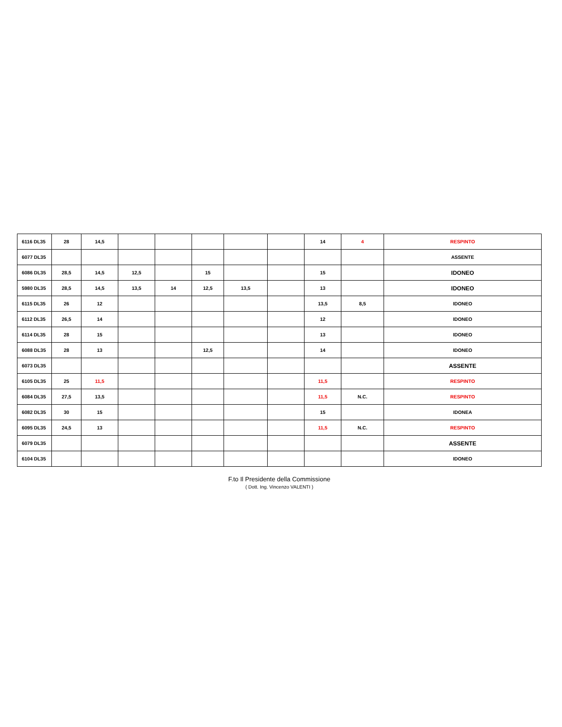| 6116 DL35 | 28 | 14,5 | | | | | | 14 | 4 | RESPINTO |
| 6077 DL35 | | | | | | | | | | ASSENTE |
| 6086 DL35 | 28,5 | 14,5 | 12,5 | | 15 | | | 15 | | IDONEO |
| 5980 DL35 | 28,5 | 14,5 | 13,5 | 14 | 12,5 | 13,5 | | 13 | | IDONEO |
| 6115 DL35 | 26 | 12 | | | | | | 13,5 | 8,5 | IDONEO |
| 6112 DL35 | 26,5 | 14 | | | | | | 12 | | IDONEO |
| 6114 DL35 | 28 | 15 | | | | | | 13 | | IDONEO |
| 6088 DL35 | 28 | 13 | | | 12,5 | | | 14 | | IDONEO |
| 6073 DL35 | | | | | | | | | | ASSENTE |
| 6105 DL35 | 25 | 11,5 | | | | | | 11,5 | | RESPINTO |
| 6084 DL35 | 27,5 | 13,5 | | | | | | 11,5 | N.C. | RESPINTO |
| 6082 DL35 | 30 | 15 | | | | | | 15 | | IDONEA |
| 6095 DL35 | 24,5 | 13 | | | | | | 11,5 | N.C. | RESPINTO |
| 6079 DL35 | | | | | | | | | | ASSENTE |
| 6104 DL35 | | | | | | | | | | IDONEO |
F.to Il Presidente della Commissione
( Dott. Ing. Vincenzo VALENTI )